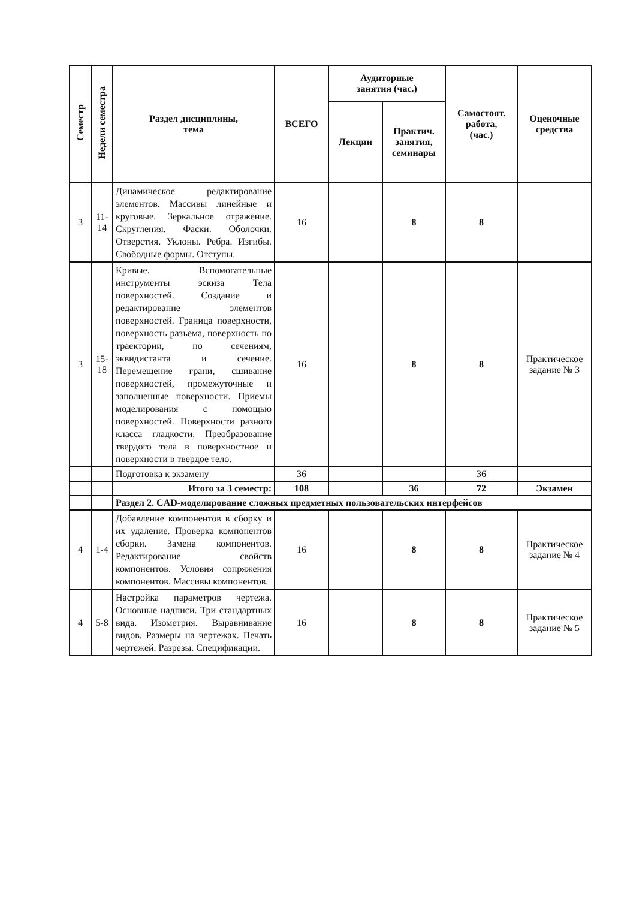| Семестр | Недели семестра | Раздел дисциплины, тема | ВСЕГО | Аудиторные занятия (час.) | | Самостоят. работа, (час.) | Оценочные средства |
| --- | --- | --- | --- | --- | --- | --- | --- |
| | | | | Лекции | Практич. занятия, семинары | | |
| 3 | 11- 14 | Динамическое редактирование элементов. Массивы линейные и круговые. Зеркальное отражение. Скругления. Фаски. Оболочки. Отверстия. Уклоны. Ребра. Изгибы. Свободные формы. Отступы. | 16 | | 8 | 8 | |
| 3 | 15- 18 | Кривые. Вспомогательные инструменты эскиза Тела поверхностей. Создание и редактирование элементов поверхностей. Граница поверхности, поверхность разъема, поверхность по траектории, по сечениям, эквидистанта и сечение. Перемещение грани, сшивание поверхностей, промежуточные и заполненные поверхности. Приемы моделирования с помощью поверхностей. Поверхности разного класса гладкости. Преобразование твердого тела в поверхностное и поверхности в твердое тело. | 16 | | 8 | 8 | Практическое задание № 3 |
| | | Подготовка к экзамену | 36 | | | 36 | |
| | | Итого за 3 семестр: | 108 | | 36 | 72 | Экзамен |
| | | Раздел 2. CAD-моделирование сложных предметных пользовательских интерфейсов | | | | | |
| 4 | 1-4 | Добавление компонентов в сборку и их удаление. Проверка компонентов сборки. Замена компонентов. Редактирование свойств компонентов. Условия сопряжения компонентов. Массивы компонентов. | 16 | | 8 | 8 | Практическое задание № 4 |
| 4 | 5-8 | Настройка параметров чертежа. Основные надписи. Три стандартных вида. Изометрия. Выравнивание видов. Размеры на чертежах. Печать чертежей. Разрезы. Спецификации. | 16 | | 8 | 8 | Практическое задание № 5 |